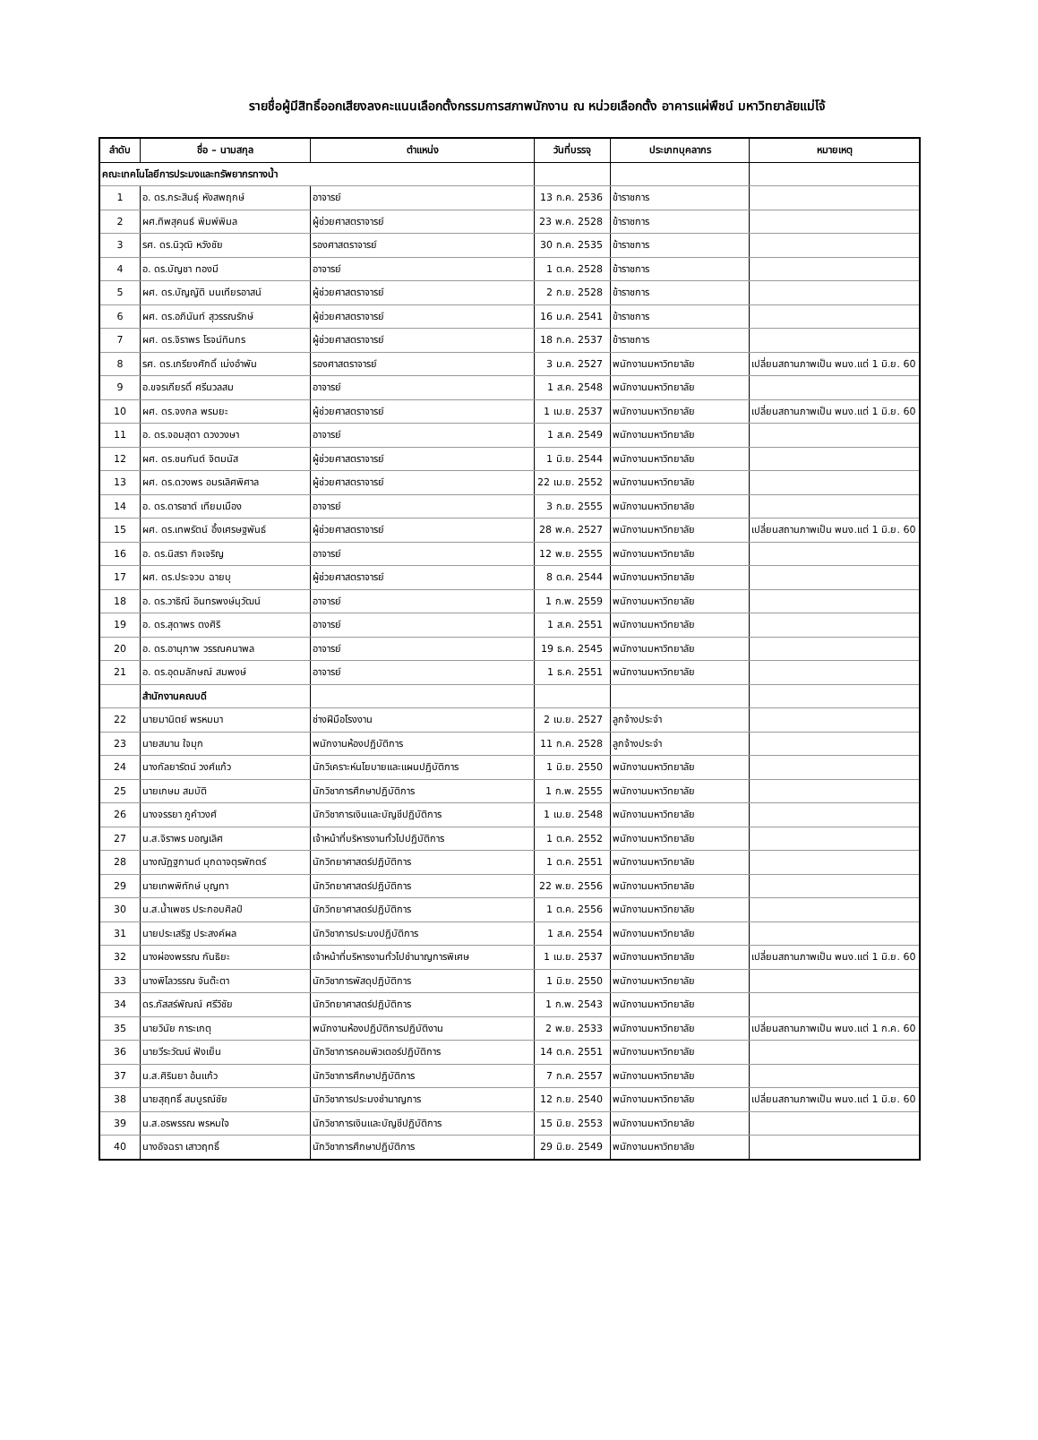รายชื่อผู้มีสิทธิ์ออกเสียงลงคะแนนเลือกตั้งกรรมการสภาพนักงาน ณ หน่วยเลือกตั้ง อาคารแผ่พืชน์ มหาวิทยาลัยแม่โจ้
| ลำดับ | ชื่อ – นามสกุล | ตำแหน่ง | วันที่บรรจุ | ประเภทบุคลากร | หมายเหตุ |
| --- | --- | --- | --- | --- | --- |
| คณะเทคโนโลยีการประมงและทรัพยากรทางน้ำ | | | | | |
| 1 | อ. ดร.กระสินธุ์ หังสพฤกษ์ | อาจารย์ | 13 ก.ค. 2536 | ข้าราชการ | |
| 2 | ผศ.ทิพสุคนธ์ พิมพ์พิมล | ผู้ช่วยศาสตราจารย์ | 23 พ.ค. 2528 | ข้าราชการ | |
| 3 | รศ. ดร.นิวุฒิ หวังชัย | รองศาสตราจารย์ | 30 ก.ค. 2535 | ข้าราชการ | |
| 4 | อ. ดร.บัญชา ทองมี | อาจารย์ | 1 ต.ค. 2528 | ข้าราชการ | |
| 5 | ผศ. ดร.บัญญัติ มนเทียรอาสน์ | ผู้ช่วยศาสตราจารย์ | 2 ก.ย. 2528 | ข้าราชการ | |
| 6 | ผศ. ดร.อภินันท์ สุวรรณรักษ์ | ผู้ช่วยศาสตราจารย์ | 16 ม.ค. 2541 | ข้าราชการ | |
| 7 | ผศ. ดร.จิราพร โรจน์ทินกร | ผู้ช่วยศาสตราจารย์ | 18 ก.ค. 2537 | ข้าราชการ | |
| 8 | รศ. ดร.เกรียงศักดิ์ เม่งอำพัน | รองศาสตราจารย์ | 3 ม.ค. 2527 | พนักงานมหาวิทยาลัย | เปลี่ยนสถานภาพเป็น พนง.แต่ 1 มิ.ย. 60 |
| 9 | อ.ขจรเกียรติ์ ศรีนวลสม | อาจารย์ | 1 ส.ค. 2548 | พนักงานมหาวิทยาลัย | |
| 10 | ผศ. ดร.จงกล พรมยะ | ผู้ช่วยศาสตราจารย์ | 1 เม.ย. 2537 | พนักงานมหาวิทยาลัย | เปลี่ยนสถานภาพเป็น พนง.แต่ 1 มิ.ย. 60 |
| 11 | อ. ดร.จอมสุดา ดวงวงษา | อาจารย์ | 1 ส.ค. 2549 | พนักงานมหาวิทยาลัย | |
| 12 | ผศ. ดร.ชนกันต์ จิตมนัส | ผู้ช่วยศาสตราจารย์ | 1 มิ.ย. 2544 | พนักงานมหาวิทยาลัย | |
| 13 | ผศ. ดร.ดวงพร อมรเลิศพิศาล | ผู้ช่วยศาสตราจารย์ | 22 เม.ย. 2552 | พนักงานมหาวิทยาลัย | |
| 14 | อ. ดร.ดารชาต์ เทียมเมือง | อาจารย์ | 3 ก.ย. 2555 | พนักงานมหาวิทยาลัย | |
| 15 | ผศ. ดร.เทพรัตน์ อึ้งเศรษฐพันธ์ | ผู้ช่วยศาสตราจารย์ | 28 พ.ค. 2527 | พนักงานมหาวิทยาลัย | เปลี่ยนสถานภาพเป็น พนง.แต่ 1 มิ.ย. 60 |
| 16 | อ. ดร.นิสรา กิจเจริญ | อาจารย์ | 12 พ.ย. 2555 | พนักงานมหาวิทยาลัย | |
| 17 | ผศ. ดร.ประจวบ ฉายบุ | ผู้ช่วยศาสตราจารย์ | 8 ต.ค. 2544 | พนักงานมหาวิทยาลัย | |
| 18 | อ. ดร.วาธิณี อินทรพงษ์นุวัฒน์ | อาจารย์ | 1 ก.พ. 2559 | พนักงานมหาวิทยาลัย | |
| 19 | อ. ดร.สุดาพร ตงศิริ | อาจารย์ | 1 ส.ค. 2551 | พนักงานมหาวิทยาลัย | |
| 20 | อ. ดร.อานุภาพ วรรณคนาพล | อาจารย์ | 19 ธ.ค. 2545 | พนักงานมหาวิทยาลัย | |
| 21 | อ. ดร.อุดมลักษณ์ สมพงษ์ | อาจารย์ | 1 ธ.ค. 2551 | พนักงานมหาวิทยาลัย | |
| | สำนักงานคณบดี | | | | |
| 22 | นายมานิตย์ พรหมมา | ช่างฝีมือโรงงาน | 2 เม.ย. 2527 | ลูกจ้างประจำ | |
| 23 | นายสมาน ใจมุก | พนักงานห้องปฏิบัติการ | 11 ก.ค. 2528 | ลูกจ้างประจำ | |
| 24 | นางกัลยารัตน์ วงศ์แก้ว | นักวิเคราะห์นโยบายและแผนปฏิบัติการ | 1 มิ.ย. 2550 | พนักงานมหาวิทยาลัย | |
| 25 | นายเกษม สมบัติ | นักวิชาการศึกษาปฏิบัติการ | 1 ก.พ. 2555 | พนักงานมหาวิทยาลัย | |
| 26 | นางจรรยา ภูคำวงศ์ | นักวิชาการเงินและบัญชีปฏิบัติการ | 1 เม.ย. 2548 | พนักงานมหาวิทยาลัย | |
| 27 | น.ส.จิราพร มอญเลิศ | เจ้าหน้าที่บริหารงานทั่วไปปฏิบัติการ | 1 ต.ค. 2552 | พนักงานมหาวิทยาลัย | |
| 28 | นางณัฏฐกานต์ มุกดาจตุรพักตร์ | นักวิทยาศาสตร์ปฏิบัติการ | 1 ต.ค. 2551 | พนักงานมหาวิทยาลัย | |
| 29 | นายเทพพิทักษ์ บุญทา | นักวิทยาศาสตร์ปฏิบัติการ | 22 พ.ย. 2556 | พนักงานมหาวิทยาลัย | |
| 30 | น.ส.น้ำเพชร ประกอบศิลป์ | นักวิทยาศาสตร์ปฏิบัติการ | 1 ต.ค. 2556 | พนักงานมหาวิทยาลัย | |
| 31 | นายประเสริฐ ประสงค์ผล | นักวิชาการประมงปฏิบัติการ | 1 ส.ค. 2554 | พนักงานมหาวิทยาลัย | |
| 32 | นางผ่องพรรณ กันธิยะ | เจ้าหน้าที่บริหารงานทั่วไปชำนาญการพิเศษ | 1 เม.ย. 2537 | พนักงานมหาวิทยาลัย | เปลี่ยนสถานภาพเป็น พนง.แต่ 1 มิ.ย. 60 |
| 33 | นางพิไลวรรณ จันต๊ะตา | นักวิชาการพัสดุปฏิบัติการ | 1 มิ.ย. 2550 | พนักงานมหาวิทยาลัย | |
| 34 | ดร.ภัสสร์พัณณ์ ศรีวิชัย | นักวิทยาศาสตร์ปฏิบัติการ | 1 ก.พ. 2543 | พนักงานมหาวิทยาลัย | |
| 35 | นายวินัย การะเกตุ | พนักงานห้องปฏิบัติการปฏิบัติงาน | 2 พ.ย. 2533 | พนักงานมหาวิทยาลัย | เปลี่ยนสถานภาพเป็น พนง.แต่ 1 ก.ค. 60 |
| 36 | นายวีระวัฒน์ ฟังเย็น | นักวิชาการคอมพิวเตอร์ปฏิบัติการ | 14 ต.ค. 2551 | พนักงานมหาวิทยาลัย | |
| 37 | น.ส.ศิรินยา อ้นแก้ว | นักวิชาการศึกษาปฏิบัติการ | 7 ก.ค. 2557 | พนักงานมหาวิทยาลัย | |
| 38 | นายสุฤทธิ์ สมบูรณ์ชัย | นักวิชาการประมงชำนาญการ | 12 ก.ย. 2540 | พนักงานมหาวิทยาลัย | เปลี่ยนสถานภาพเป็น พนง.แต่ 1 มิ.ย. 60 |
| 39 | น.ส.อรพรรณ พรหมใจ | นักวิชาการเงินและบัญชีปฏิบัติการ | 15 มิ.ย. 2553 | พนักงานมหาวิทยาลัย | |
| 40 | นางอัจฉรา เสาวฤทธิ์ | นักวิชาการศึกษาปฏิบัติการ | 29 มิ.ย. 2549 | พนักงานมหาวิทยาลัย | |